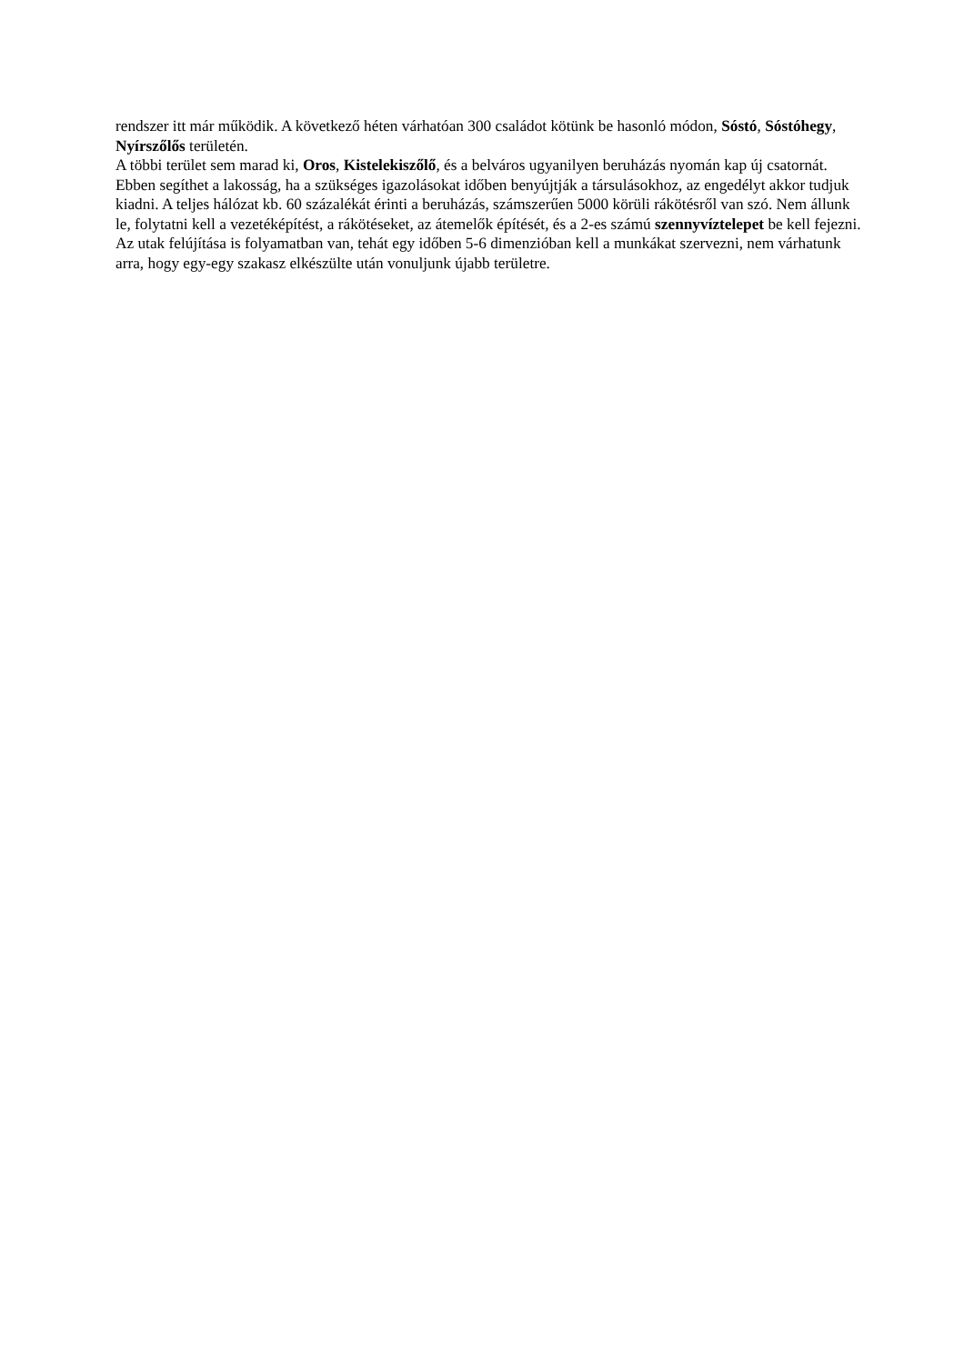rendszer itt már működik. A következő héten várhatóan 300 családot kötünk be hasonló módon, Sóstó, Sóstóhegy, Nyírszőlős területén.
A többi terület sem marad ki, Oros, Kistelekiszőlő, és a belváros ugyanilyen beruházás nyomán kap új csatornát. Ebben segíthet a lakosság, ha a szükséges igazolásokat időben benyújtják a társulásokhoz, az engedélyt akkor tudjuk kiadni. A teljes hálózat kb. 60 százalékát érinti a beruházás, számszerűen 5000 körüli rákötésről van szó. Nem állunk le, folytatni kell a vezetéképítést, a rákötéseket, az átemelők építését, és a 2-es számú szennyvíztelepet be kell fejezni. Az utak felújítása is folyamatban van, tehát egy időben 5-6 dimenzióban kell a munkákat szervezni, nem várhatunk arra, hogy egy-egy szakasz elkészülte után vonuljunk újabb területre.